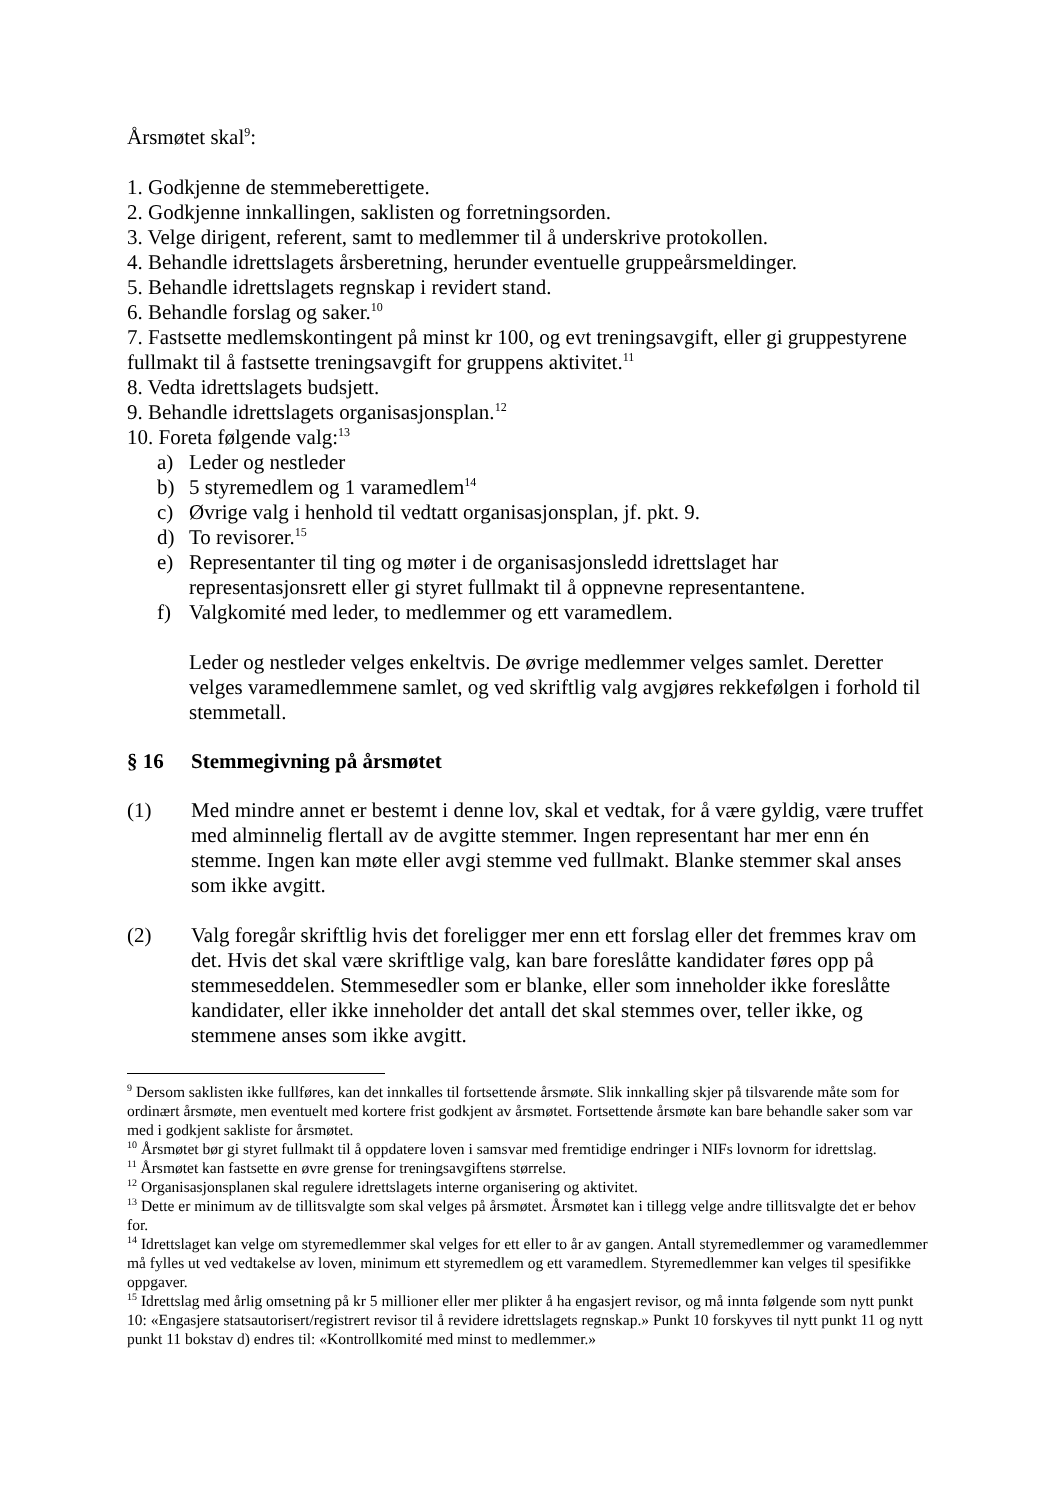Årsmøtet skal<sup>9</sup>:
1. Godkjenne de stemmeberettigete.
2. Godkjenne innkallingen, saklisten og forretningsorden.
3. Velge dirigent, referent, samt to medlemmer til å underskrive protokollen.
4. Behandle idrettslagets årsberetning, herunder eventuelle gruppeårsmeldinger.
5. Behandle idrettslagets regnskap i revidert stand.
6. Behandle forslag og saker.<sup>10</sup>
7. Fastsette medlemskontingent på minst kr 100, og evt treningsavgift, eller gi gruppestyrene fullmakt til å fastsette treningsavgift for gruppens aktivitet.<sup>11</sup>
8. Vedta idrettslagets budsjett.
9. Behandle idrettslagets organisasjonsplan.<sup>12</sup>
10. Foreta følgende valg:<sup>13</sup>
a) Leder og nestleder
b) 5 styremedlem og 1 varamedlem<sup>14</sup>
c) Øvrige valg i henhold til vedtatt organisasjonsplan, jf. pkt. 9.
d) To revisorer.<sup>15</sup>
e) Representanter til ting og møter i de organisasjonsledd idrettslaget har representasjonsrett eller gi styret fullmakt til å oppnevne representantene.
f) Valgkomité med leder, to medlemmer og ett varamedlem.
Leder og nestleder velges enkeltvis. De øvrige medlemmer velges samlet. Deretter velges varamedlemmene samlet, og ved skriftlig valg avgjøres rekkefølgen i forhold til stemmetall.
§ 16 Stemmegivning på årsmøtet
(1) Med mindre annet er bestemt i denne lov, skal et vedtak, for å være gyldig, være truffet med alminnelig flertall av de avgitte stemmer. Ingen representant har mer enn én stemme. Ingen kan møte eller avgi stemme ved fullmakt. Blanke stemmer skal anses som ikke avgitt.
(2) Valg foregår skriftlig hvis det foreligger mer enn ett forslag eller det fremmes krav om det. Hvis det skal være skriftlige valg, kan bare foreslåtte kandidater føres opp på stemmeseddelen. Stemmesedler som er blanke, eller som inneholder ikke foreslåtte kandidater, eller ikke inneholder det antall det skal stemmes over, teller ikke, og stemmene anses som ikke avgitt.
<sup>9</sup> Dersom saklisten ikke fullføres, kan det innkalles til fortsettende årsmøte. Slik innkalling skjer på tilsvarende måte som for ordinært årsmøte, men eventuelt med kortere frist godkjent av årsmøtet. Fortsettende årsmøte kan bare behandle saker som var med i godkjent sakliste for årsmøtet.
<sup>10</sup> Årsmøtet bør gi styret fullmakt til å oppdatere loven i samsvar med fremtidige endringer i NIFs lovnorm for idrettslag.
<sup>11</sup> Årsmøtet kan fastsette en øvre grense for treningsavgiftens størrelse.
<sup>12</sup> Organisasjonsplanen skal regulere idrettslagets interne organisering og aktivitet.
<sup>13</sup> Dette er minimum av de tillitsvalgte som skal velges på årsmøtet. Årsmøtet kan i tillegg velge andre tillitsvalgte det er behov for.
<sup>14</sup> Idrettslaget kan velge om styremedlemmer skal velges for ett eller to år av gangen. Antall styremedlemmer og varamedlemmer må fylles ut ved vedtakelse av loven, minimum ett styremedlem og ett varamedlem. Styremedlemmer kan velges til spesifikke oppgaver.
<sup>15</sup> Idrettslag med årlig omsetning på kr 5 millioner eller mer plikter å ha engasjert revisor, og må innta følgende som nytt punkt 10: «Engasjere statsautorisert/registrert revisor til å revidere idrettslagets regnskap.» Punkt 10 forskyves til nytt punkt 11 og nytt punkt 11 bokstav d) endres til: «Kontrollkomité med minst to medlemmer.»